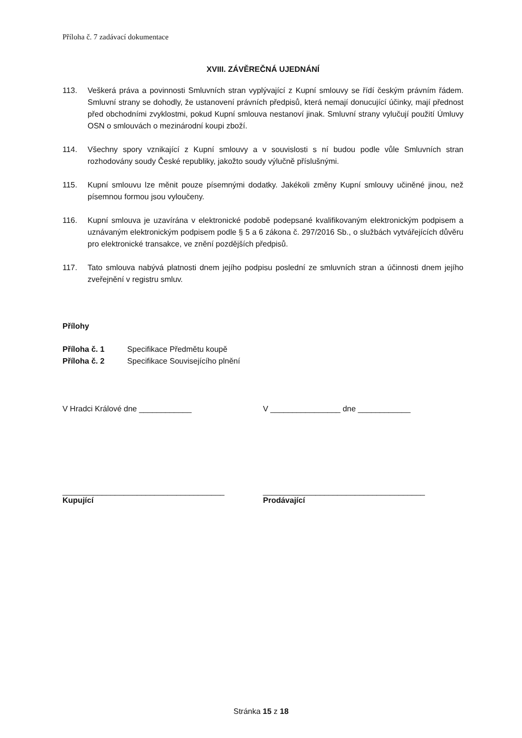Příloha č. 7 zadávací dokumentace
XVIII. ZÁVĚREČNÁ UJEDNÁNÍ
113. Veškerá práva a povinnosti Smluvních stran vyplývající z Kupní smlouvy se řídí českým právním řádem. Smluvní strany se dohodly, že ustanovení právních předpisů, která nemají donucující účinky, mají přednost před obchodními zvyklostmi, pokud Kupní smlouva nestanoví jinak. Smluvní strany vylučují použití Úmluvy OSN o smlouvách o mezinárodní koupi zboží.
114. Všechny spory vznikající z Kupní smlouvy a v souvislosti s ní budou podle vůle Smluvních stran rozhodovány soudy České republiky, jakožto soudy výlučně příslušnými.
115. Kupní smlouvu lze měnit pouze písemnými dodatky. Jakékoli změny Kupní smlouvy učiněné jinou, než písemnou formou jsou vyloučeny.
116. Kupní smlouva je uzavírána v elektronické podobě podepsané kvalifikovaným elektronickým podpisem a uznávaným elektronickým podpisem podle § 5 a 6 zákona č. 297/2016 Sb., o službách vytvářejících důvěru pro elektronické transakce, ve znění pozdějších předpisů.
117. Tato smlouva nabývá platnosti dnem jejího podpisu poslední ze smluvních stran a účinnosti dnem jejího zveřejnění v registru smluv.
Přílohy
Příloha č. 1 Specifikace Předmětu koupě
Příloha č. 2 Specifikace Souvisejícího plnění
V Hradci Králové dne ____________ V ________________ dne ____________
_____________________________________
Kupující
_____________________________________
Prodávající
Stránka 15 z 18